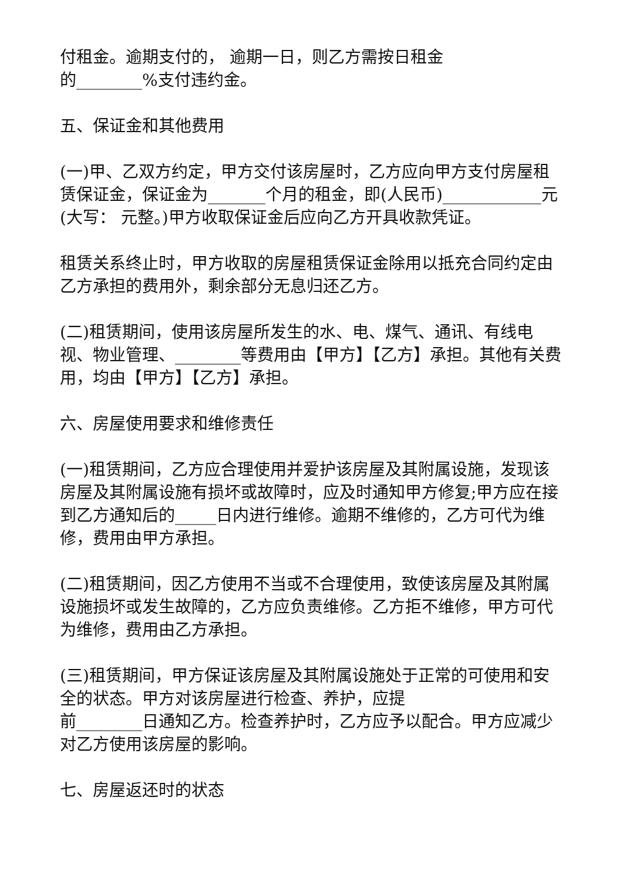付租金。逾期支付的， 逾期一日，则乙方需按日租金
的________%支付违约金。
五、保证金和其他费用
(一)甲、乙双方约定，甲方交付该房屋时，乙方应向甲方支付房屋租赁保证金，保证金为_______个月的租金，即(人民币)____________元(大写： 元整。)甲方收取保证金后应向乙方开具收款凭证。
租赁关系终止时，甲方收取的房屋租赁保证金除用以抵充合同约定由乙方承担的费用外，剩余部分无息归还乙方。
(二)租赁期间，使用该房屋所发生的水、电、煤气、通讯、有线电视、物业管理、________等费用由【甲方】【乙方】承担。其他有关费用，均由【甲方】【乙方】承担。
六、房屋使用要求和维修责任
(一)租赁期间，乙方应合理使用并爱护该房屋及其附属设施，发现该房屋及其附属设施有损坏或故障时，应及时通知甲方修复;甲方应在接到乙方通知后的_____日内进行维修。逾期不维修的，乙方可代为维修，费用由甲方承担。
(二)租赁期间，因乙方使用不当或不合理使用，致使该房屋及其附属设施损坏或发生故障的，乙方应负责维修。乙方拒不维修，甲方可代为维修，费用由乙方承担。
(三)租赁期间，甲方保证该房屋及其附属设施处于正常的可使用和安全的状态。甲方对该房屋进行检查、养护，应提
前________日通知乙方。检查养护时，乙方应予以配合。甲方应减少对乙方使用该房屋的影响。
七、房屋返还时的状态